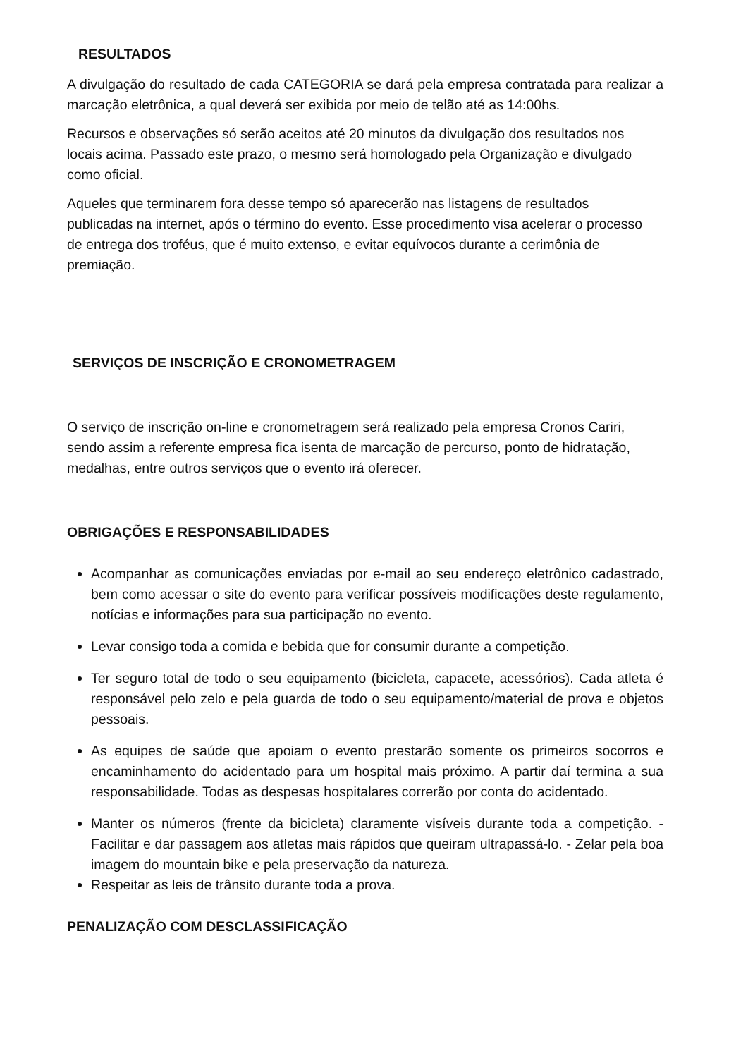RESULTADOS
A divulgação do resultado de cada CATEGORIA se dará pela empresa contratada para realizar a marcação eletrônica, a qual deverá ser exibida por meio de telão até as 14:00hs.
Recursos e observações só serão aceitos até 20 minutos da divulgação dos resultados nos locais acima. Passado este prazo, o mesmo será homologado pela Organização e divulgado como oficial.
Aqueles que terminarem fora desse tempo só aparecerão nas listagens de resultados publicadas na internet, após o término do evento. Esse procedimento visa acelerar o processo de entrega dos troféus, que é muito extenso, e evitar equívocos durante a cerimônia de premiação.
SERVIÇOS DE INSCRIÇÃO E CRONOMETRAGEM
O serviço de inscrição on-line e cronometragem será realizado pela empresa Cronos Cariri, sendo assim a referente empresa fica isenta de marcação de percurso, ponto de hidratação, medalhas, entre outros serviços que o evento irá oferecer.
OBRIGAÇÕES E RESPONSABILIDADES
Acompanhar as comunicações enviadas por e-mail ao seu endereço eletrônico cadastrado, bem como acessar o site do evento para verificar possíveis modificações deste regulamento, notícias e informações para sua participação no evento.
Levar consigo toda a comida e bebida que for consumir durante a competição.
Ter seguro total de todo o seu equipamento (bicicleta, capacete, acessórios). Cada atleta é responsável pelo zelo e pela guarda de todo o seu equipamento/material de prova e objetos pessoais.
As equipes de saúde que apoiam o evento prestarão somente os primeiros socorros e encaminhamento do acidentado para um hospital mais próximo. A partir daí termina a sua responsabilidade. Todas as despesas hospitalares correrão por conta do acidentado.
Manter os números (frente da bicicleta) claramente visíveis durante toda a competição. - Facilitar e dar passagem aos atletas mais rápidos que queiram ultrapassá-lo. - Zelar pela boa imagem do mountain bike e pela preservação da natureza.
Respeitar as leis de trânsito durante toda a prova.
PENALIZAÇÃO COM DESCLASSIFICAÇÃO